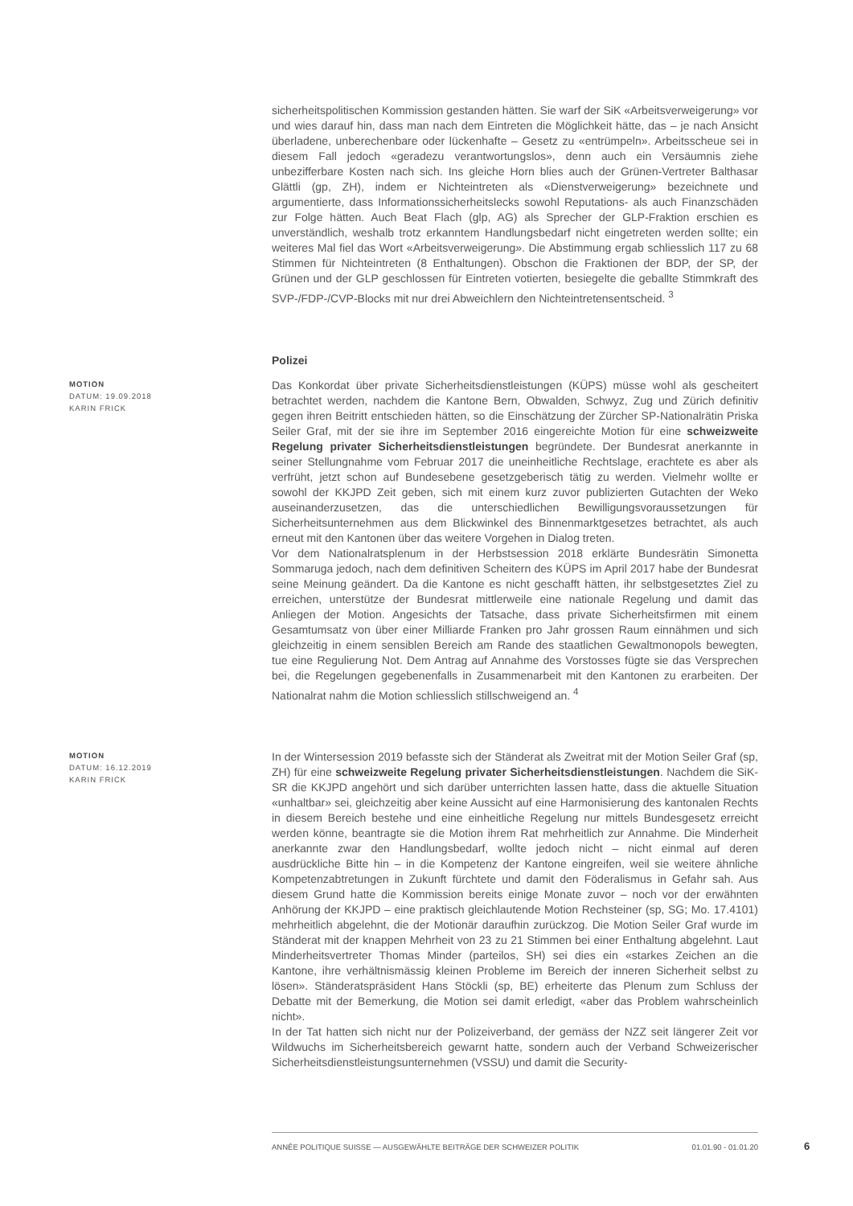sicherheitspolitischen Kommission gestanden hätten. Sie warf der SiK «Arbeitsverweigerung» vor und wies darauf hin, dass man nach dem Eintreten die Möglichkeit hätte, das – je nach Ansicht überladene, unberechenbare oder lückenhafte – Gesetz zu «entrümpeln». Arbeitsscheue sei in diesem Fall jedoch «geradezu verantwortungslos», denn auch ein Versäumnis ziehe unbezifferbare Kosten nach sich. Ins gleiche Horn blies auch der Grünen-Vertreter Balthasar Glättli (gp, ZH), indem er Nichteintreten als «Dienstverweigerung» bezeichnete und argumentierte, dass Informationssicherheitslecks sowohl Reputations- als auch Finanzschäden zur Folge hätten. Auch Beat Flach (glp, AG) als Sprecher der GLP-Fraktion erschien es unverständlich, weshalb trotz erkanntem Handlungsbedarf nicht eingetreten werden sollte; ein weiteres Mal fiel das Wort «Arbeitsverweigerung». Die Abstimmung ergab schliesslich 117 zu 68 Stimmen für Nichteintreten (8 Enthaltungen). Obschon die Fraktionen der BDP, der SP, der Grünen und der GLP geschlossen für Eintreten votierten, besiegelte die geballte Stimmkraft des SVP-/FDP-/CVP-Blocks mit nur drei Abweichlern den Nichteintretensentscheid. <sup>3</sup>
Polizei
MOTION
DATUM: 19.09.2018
KARIN FRICK
Das Konkordat über private Sicherheitsdienstleistungen (KÜPS) müsse wohl als gescheitert betrachtet werden, nachdem die Kantone Bern, Obwalden, Schwyz, Zug und Zürich definitiv gegen ihren Beitritt entschieden hätten, so die Einschätzung der Zürcher SP-Nationalrätin Priska Seiler Graf, mit der sie ihre im September 2016 eingereichte Motion für eine schweizweite Regelung privater Sicherheitsdienstleistungen begründete. Der Bundesrat anerkannte in seiner Stellungnahme vom Februar 2017 die uneinheitliche Rechtslage, erachtete es aber als verfrüht, jetzt schon auf Bundesebene gesetzgeberisch tätig zu werden. Vielmehr wollte er sowohl der KKJPD Zeit geben, sich mit einem kurz zuvor publizierten Gutachten der Weko auseinanderzusetzen, das die unterschiedlichen Bewilligungsvoraussetzungen für Sicherheitsunternehmen aus dem Blickwinkel des Binnenmarktgesetzes betrachtet, als auch erneut mit den Kantonen über das weitere Vorgehen in Dialog treten.
Vor dem Nationalratsplenum in der Herbstsession 2018 erklärte Bundesrätin Simonetta Sommaruga jedoch, nach dem definitiven Scheitern des KÜPS im April 2017 habe der Bundesrat seine Meinung geändert. Da die Kantone es nicht geschafft hätten, ihr selbstgesetztes Ziel zu erreichen, unterstütze der Bundesrat mittlerweile eine nationale Regelung und damit das Anliegen der Motion. Angesichts der Tatsache, dass private Sicherheitsfirmen mit einem Gesamtumsatz von über einer Milliarde Franken pro Jahr grossen Raum einnähmen und sich gleichzeitig in einem sensiblen Bereich am Rande des staatlichen Gewaltmonopols bewegten, tue eine Regulierung Not. Dem Antrag auf Annahme des Vorstosses fügte sie das Versprechen bei, die Regelungen gegebenenfalls in Zusammenarbeit mit den Kantonen zu erarbeiten. Der Nationalrat nahm die Motion schliesslich stillschweigend an. <sup>4</sup>
MOTION
DATUM: 16.12.2019
KARIN FRICK
In der Wintersession 2019 befasste sich der Ständerat als Zweitrat mit der Motion Seiler Graf (sp, ZH) für eine schweizweite Regelung privater Sicherheitsdienstleistungen. Nachdem die SiK-SR die KKJPD angehört und sich darüber unterrichten lassen hatte, dass die aktuelle Situation «unhaltbar» sei, gleichzeitig aber keine Aussicht auf eine Harmonisierung des kantonalen Rechts in diesem Bereich bestehe und eine einheitliche Regelung nur mittels Bundesgesetz erreicht werden könne, beantragte sie die Motion ihrem Rat mehrheitlich zur Annahme. Die Minderheit anerkannte zwar den Handlungsbedarf, wollte jedoch nicht – nicht einmal auf deren ausdrückliche Bitte hin – in die Kompetenz der Kantone eingreifen, weil sie weitere ähnliche Kompetenzabtretungen in Zukunft fürchtete und damit den Föderalismus in Gefahr sah. Aus diesem Grund hatte die Kommission bereits einige Monate zuvor – noch vor der erwähnten Anhörung der KKJPD – eine praktisch gleichlautende Motion Rechsteiner (sp, SG; Mo. 17.4101) mehrheitlich abgelehnt, die der Motionär daraufhin zurückzog. Die Motion Seiler Graf wurde im Ständerat mit der knappen Mehrheit von 23 zu 21 Stimmen bei einer Enthaltung abgelehnt. Laut Minderheitsvertreter Thomas Minder (parteilos, SH) sei dies ein «starkes Zeichen an die Kantone, ihre verhältnismässig kleinen Probleme im Bereich der inneren Sicherheit selbst zu lösen». Ständeratspräsident Hans Stöckli (sp, BE) erheiterte das Plenum zum Schluss der Debatte mit der Bemerkung, die Motion sei damit erledigt, «aber das Problem wahrscheinlich nicht».
In der Tat hatten sich nicht nur der Polizeiverband, der gemäss der NZZ seit längerer Zeit vor Wildwuchs im Sicherheitsbereich gewarnt hatte, sondern auch der Verband Schweizerischer Sicherheitsdienstleistungsunternehmen (VSSU) und damit die Security-
ANNÉE POLITIQUE SUISSE — AUSGEWÄHLTE BEITRÄGE DER SCHWEIZER POLITIK 01.01.90 - 01.01.20
6